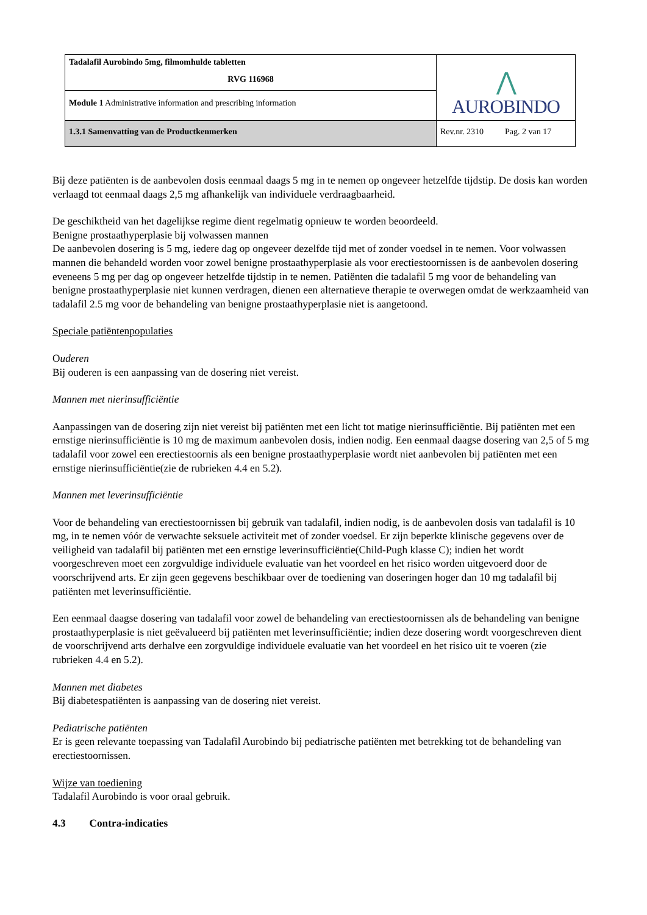| Tadalafil Aurobindo 5mg, filmomhulde tabletten RVG 116968 | ⋀ AUROBINDO |
| Module 1 Administrative information and prescribing information | |
| 1.3.1 Samenvatting van de Productkenmerken | Rev.nr. 2310 Pag. 2 van 17 |
Bij deze patiënten is de aanbevolen dosis eenmaal daags 5 mg in te nemen op ongeveer hetzelfde tijdstip. De dosis kan worden verlaagd tot eenmaal daags 2,5 mg afhankelijk van individuele verdraagbaarheid.
De geschiktheid van het dagelijkse regime dient regelmatig opnieuw te worden beoordeeld.
Benigne prostaathyperplasie bij volwassen mannen
De aanbevolen dosering is 5 mg, iedere dag op ongeveer dezelfde tijd met of zonder voedsel in te nemen. Voor volwassen mannen die behandeld worden voor zowel benigne prostaathyperplasie als voor erectiestoornissen is de aanbevolen dosering eveneens 5 mg per dag op ongeveer hetzelfde tijdstip in te nemen. Patiënten die tadalafil 5 mg voor de behandeling van benigne prostaathyperplasie niet kunnen verdragen, dienen een alternatieve therapie te overwegen omdat de werkzaamheid van tadalafil 2.5 mg voor de behandeling van benigne prostaathyperplasie niet is aangetoond.
Speciale patiëntenpopulaties
Ouderen
Bij ouderen is een aanpassing van de dosering niet vereist.
Mannen met nierinsufficiëntie
Aanpassingen van de dosering zijn niet vereist bij patiënten met een licht tot matige nierinsufficiëntie. Bij patiënten met een ernstige nierinsufficiëntie is 10 mg de maximum aanbevolen dosis, indien nodig. Een eenmaal daagse dosering van 2,5 of 5 mg tadalafil voor zowel een erectiestoornis als een benigne prostaathyperplasie wordt niet aanbevolen bij patiënten met een ernstige nierinsufficiëntie(zie de rubrieken 4.4 en 5.2).
Mannen met leverinsufficiëntie
Voor de behandeling van erectiestoornissen bij gebruik van tadalafil, indien nodig, is de aanbevolen dosis van tadalafil is 10 mg, in te nemen vóór de verwachte seksuele activiteit met of zonder voedsel. Er zijn beperkte klinische gegevens over de veiligheid van tadalafil bij patiënten met een ernstige leverinsufficiëntie(Child-Pugh klasse C); indien het wordt voorgeschreven moet een zorgvuldige individuele evaluatie van het voordeel en het risico worden uitgevoerd door de voorschrijvend arts. Er zijn geen gegevens beschikbaar over de toediening van doseringen hoger dan 10 mg tadalafil bij patiënten met leverinsufficiëntie.
Een eenmaal daagse dosering van tadalafil voor zowel de behandeling van erectiestoornissen als de behandeling van benigne prostaathyperplasie is niet geëvalueerd bij patiënten met leverinsufficiëntie; indien deze dosering wordt voorgeschreven dient de voorschrijvend arts derhalve een zorgvuldige individuele evaluatie van het voordeel en het risico uit te voeren (zie rubrieken 4.4 en 5.2).
Mannen met diabetes
Bij diabetespatiënten is aanpassing van de dosering niet vereist.
Pediatrische patiënten
Er is geen relevante toepassing van Tadalafil Aurobindo bij pediatrische patiënten met betrekking tot de behandeling van erectiestoornissen.
Wijze van toediening
Tadalafil Aurobindo is voor oraal gebruik.
4.3 Contra-indicaties